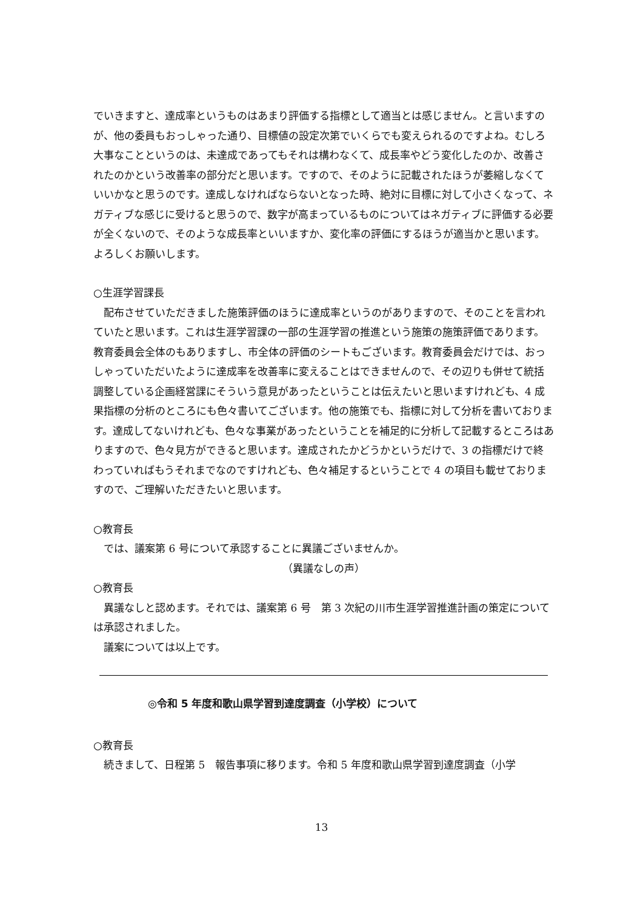でいきますと、達成率というものはあまり評価する指標として適当とは感じません。と言いますのが、他の委員もおっしゃった通り、目標値の設定次第でいくらでも変えられるのですよね。むしろ大事なことというのは、未達成であってもそれは構わなくて、成長率やどう変化したのか、改善されたのかという改善率の部分だと思います。ですので、そのように記載されたほうが萎縮しなくていいかなと思うのです。達成しなければならないとなった時、絶対に目標に対して小さくなって、ネガティブな感じに受けると思うので、数字が高まっているものについてはネガティブに評価する必要が全くないので、そのような成長率といいますか、変化率の評価にするほうが適当かと思います。よろしくお願いします。
○生涯学習課長
配布させていただきました施策評価のほうに達成率というのがありますので、そのことを言われていたと思います。これは生涯学習課の一部の生涯学習の推進という施策の施策評価であります。教育委員会全体のもありますし、市全体の評価のシートもございます。教育委員会だけでは、おっしゃっていただいたように達成率を改善率に変えることはできませんので、その辺りも併せて統括調整している企画経営課にそういう意見があったということは伝えたいと思いますけれども、4 成果指標の分析のところにも色々書いてございます。他の施策でも、指標に対して分析を書いております。達成してないけれども、色々な事業があったということを補足的に分析して記載するところはありますので、色々見方ができると思います。達成されたかどうかというだけで、3 の指標だけで終わっていればもうそれまでなのですけれども、色々補足するということで 4 の項目も載せておりますので、ご理解いただきたいと思います。
○教育長
では、議案第 6 号について承認することに異議ございませんか。
（異議なしの声）
○教育長
異議なしと認めます。それでは、議案第 6 号　第 3 次紀の川市生涯学習推進計画の策定については承認されました。
議案については以上です。
◎令和 5 年度和歌山県学習到達度調査（小学校）について
○教育長
続きまして、日程第 5　報告事項に移ります。令和 5 年度和歌山県学習到達度調査（小学
13